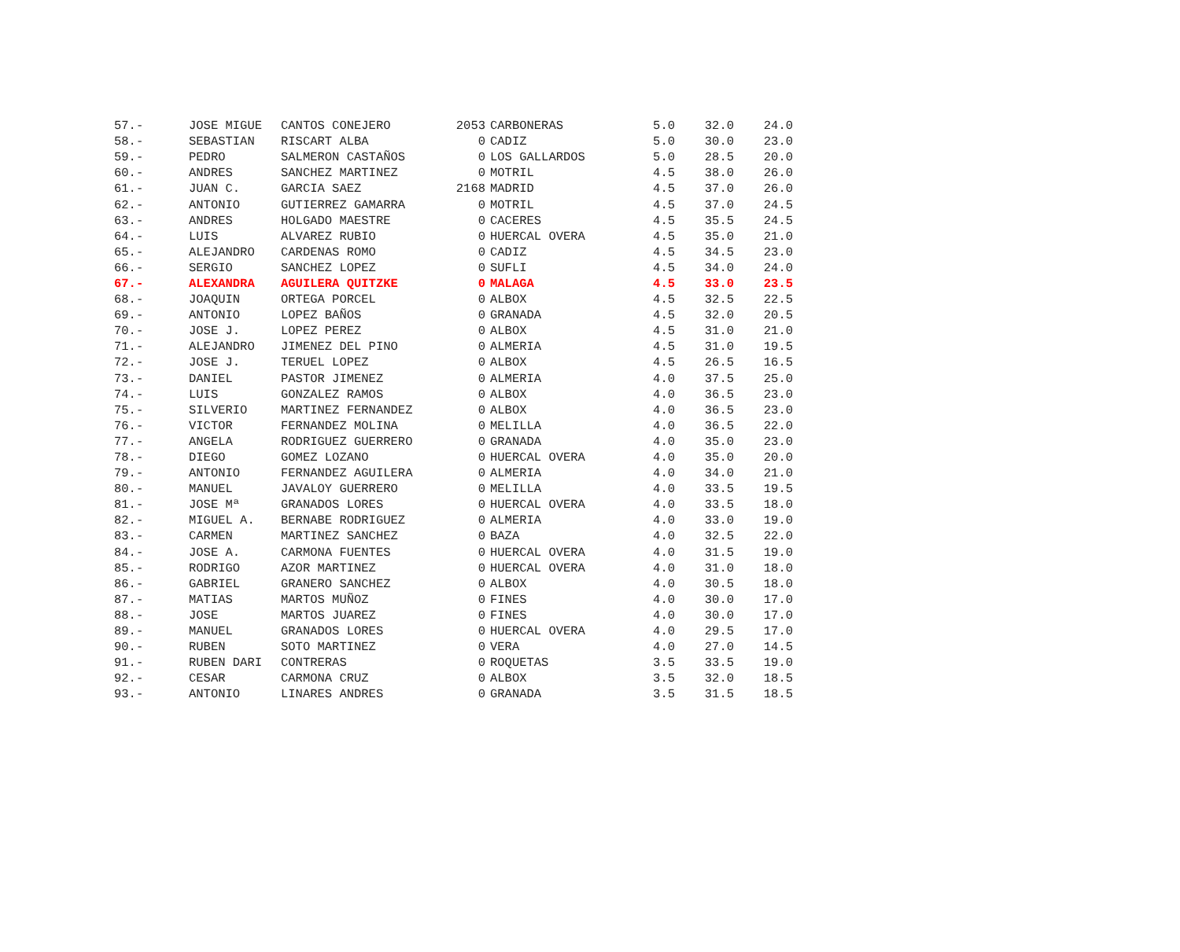| 57.- | JOSE MIGUE | CANTOS CONEJERO | 2053 | CARBONERAS | 5.0 | 32.0 | 24.0 |
| 58.- | SEBASTIAN | RISCART ALBA | 0 | CADIZ | 5.0 | 30.0 | 23.0 |
| 59.- | PEDRO | SALMERON CASTAÑOS | 0 | LOS GALLARDOS | 5.0 | 28.5 | 20.0 |
| 60.- | ANDRES | SANCHEZ MARTINEZ | 0 | MOTRIL | 4.5 | 38.0 | 26.0 |
| 61.- | JUAN C. | GARCIA SAEZ | 2168 | MADRID | 4.5 | 37.0 | 26.0 |
| 62.- | ANTONIO | GUTIERREZ GAMARRA | 0 | MOTRIL | 4.5 | 37.0 | 24.5 |
| 63.- | ANDRES | HOLGADO MAESTRE | 0 | CACERES | 4.5 | 35.5 | 24.5 |
| 64.- | LUIS | ALVAREZ RUBIO | 0 | HUERCAL OVERA | 4.5 | 35.0 | 21.0 |
| 65.- | ALEJANDRO | CARDENAS ROMO | 0 | CADIZ | 4.5 | 34.5 | 23.0 |
| 66.- | SERGIO | SANCHEZ LOPEZ | 0 | SUFLI | 4.5 | 34.0 | 24.0 |
| 67.- | ALEXANDRA | AGUILERA QUITZKE | 0 | MALAGA | 4.5 | 33.0 | 23.5 |
| 68.- | JOAQUIN | ORTEGA PORCEL | 0 | ALBOX | 4.5 | 32.5 | 22.5 |
| 69.- | ANTONIO | LOPEZ BAÑOS | 0 | GRANADA | 4.5 | 32.0 | 20.5 |
| 70.- | JOSE J. | LOPEZ PEREZ | 0 | ALBOX | 4.5 | 31.0 | 21.0 |
| 71.- | ALEJANDRO | JIMENEZ DEL PINO | 0 | ALMERIA | 4.5 | 31.0 | 19.5 |
| 72.- | JOSE J. | TERUEL LOPEZ | 0 | ALBOX | 4.5 | 26.5 | 16.5 |
| 73.- | DANIEL | PASTOR JIMENEZ | 0 | ALMERIA | 4.0 | 37.5 | 25.0 |
| 74.- | LUIS | GONZALEZ RAMOS | 0 | ALBOX | 4.0 | 36.5 | 23.0 |
| 75.- | SILVERIO | MARTINEZ FERNANDEZ | 0 | ALBOX | 4.0 | 36.5 | 23.0 |
| 76.- | VICTOR | FERNANDEZ MOLINA | 0 | MELILLA | 4.0 | 36.5 | 22.0 |
| 77.- | ANGELA | RODRIGUEZ GUERRERO | 0 | GRANADA | 4.0 | 35.0 | 23.0 |
| 78.- | DIEGO | GOMEZ LOZANO | 0 | HUERCAL OVERA | 4.0 | 35.0 | 20.0 |
| 79.- | ANTONIO | FERNANDEZ AGUILERA | 0 | ALMERIA | 4.0 | 34.0 | 21.0 |
| 80.- | MANUEL | JAVALOY GUERRERO | 0 | MELILLA | 4.0 | 33.5 | 19.5 |
| 81.- | JOSE Mª | GRANADOS LORES | 0 | HUERCAL OVERA | 4.0 | 33.5 | 18.0 |
| 82.- | MIGUEL A. | BERNABE RODRIGUEZ | 0 | ALMERIA | 4.0 | 33.0 | 19.0 |
| 83.- | CARMEN | MARTINEZ SANCHEZ | 0 | BAZA | 4.0 | 32.5 | 22.0 |
| 84.- | JOSE A. | CARMONA FUENTES | 0 | HUERCAL OVERA | 4.0 | 31.5 | 19.0 |
| 85.- | RODRIGO | AZOR MARTINEZ | 0 | HUERCAL OVERA | 4.0 | 31.0 | 18.0 |
| 86.- | GABRIEL | GRANERO SANCHEZ | 0 | ALBOX | 4.0 | 30.5 | 18.0 |
| 87.- | MATIAS | MARTOS MUÑOZ | 0 | FINES | 4.0 | 30.0 | 17.0 |
| 88.- | JOSE | MARTOS JUAREZ | 0 | FINES | 4.0 | 30.0 | 17.0 |
| 89.- | MANUEL | GRANADOS LORES | 0 | HUERCAL OVERA | 4.0 | 29.5 | 17.0 |
| 90.- | RUBEN | SOTO MARTINEZ | 0 | VERA | 4.0 | 27.0 | 14.5 |
| 91.- | RUBEN DARI | CONTRERAS | 0 | ROQUETAS | 3.5 | 33.5 | 19.0 |
| 92.- | CESAR | CARMONA CRUZ | 0 | ALBOX | 3.5 | 32.0 | 18.5 |
| 93.- | ANTONIO | LINARES ANDRES | 0 | GRANADA | 3.5 | 31.5 | 18.5 |